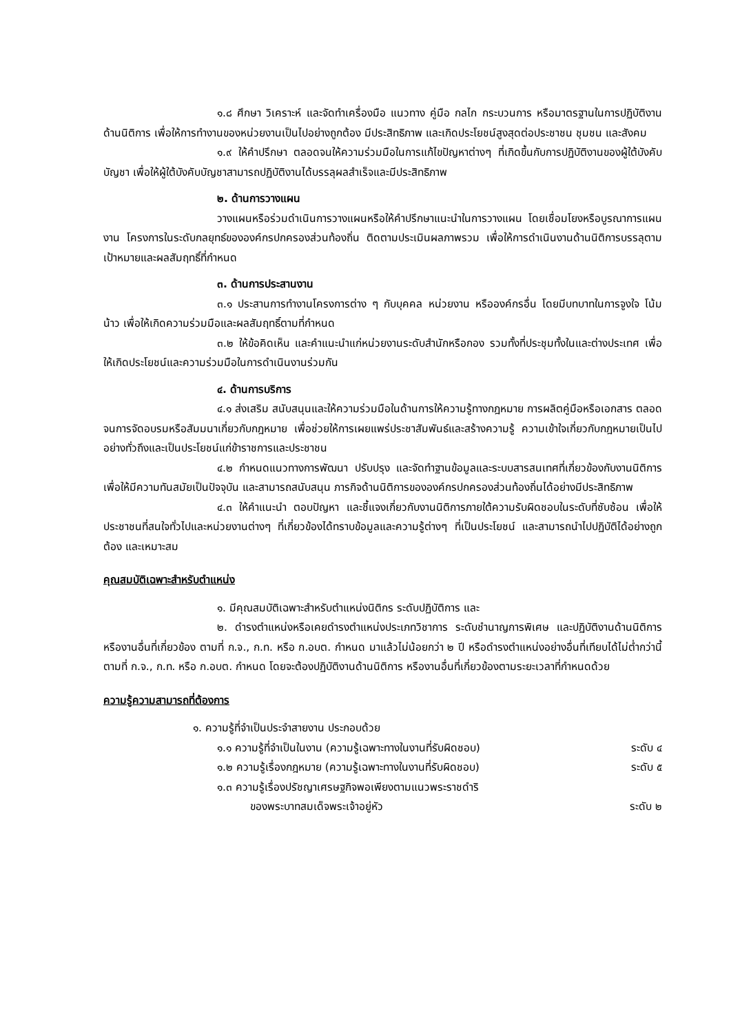๑.๘ ศึกษา วิเคราะห์ และจัดทำเครื่องมือ แนวทาง คู่มือ กลไก กระบวนการ หรือมาตรฐานในการปฏิบัติงานด้านนิติการ เพื่อให้การทำงานของหน่วยงานเป็นไปอย่างถูกต้อง มีประสิทธิภาพ และเกิดประโยชน์สูงสุดต่อประชาชน ชุมชน และสังคม
๑.๙ ให้คำปรึกษา ตลอดจนให้ความร่วมมือในการแก้ไขปัญหาต่างๆ ที่เกิดขึ้นกับการปฏิบัติงานของผู้ใต้บังคับบัญชา เพื่อให้ผู้ใต้บังคับบัญชาสามารถปฏิบัติงานได้บรรลุผลสำเร็จและมีประสิทธิภาพ
๒. ด้านการวางแผน
วางแผนหรือร่วมดำเนินการวางแผนหรือให้คำปรึกษาแนะนำในการวางแผน โดยเชื่อมโยงหรือบูรณาการแผนงาน โครงการในระดับกลยุทธ์ขององค์กรปกครองส่วนท้องถิ่น ติดตามประเมินผลภาพรวม เพื่อให้การดำเนินงานด้านนิติการบรรลุตามเป้าหมายและผลสัมฤทธิ์ที่กำหนด
๓. ด้านการประสานงาน
๓.๑ ประสานการทำงานโครงการต่าง ๆ กับบุคคล หน่วยงาน หรือองค์กรอื่น โดยมีบทบาทในการจูงใจ โน้มน้าว เพื่อให้เกิดความร่วมมือและผลสัมฤทธิ์ตามที่กำหนด
๓.๒ ให้ข้อคิดเห็น และคำแนะนำแก่หน่วยงานระดับสำนักหรือกอง รวมทั้งที่ประชุมทั้งในและต่างประเทศ เพื่อให้เกิดประโยชน์และความร่วมมือในการดำเนินงานร่วมกัน
๔. ด้านการบริการ
๔.๑ ส่งเสริม สนับสนุนและให้ความร่วมมือในด้านการให้ความรู้ทางกฎหมาย การผลิตคู่มือหรือเอกสาร ตลอดจนการจัดอบรมหรือสัมมนาเกี่ยวกับกฎหมาย เพื่อช่วยให้การเผยแพร่ประชาสัมพันธ์และสร้างความรู้ ความเข้าใจเกี่ยวกับกฎหมายเป็นไปอย่างทั่วถึงและเป็นประโยชน์แก่ข้าราชการและประชาชน
๔.๒ กำหนดแนวทางการพัฒนา ปรับปรุง และจัดทำฐานข้อมูลและระบบสารสนเทศที่เกี่ยวข้องกับงานนิติการ เพื่อให้มีความทันสมัยเป็นปัจจุบัน และสามารถสนับสนุน ภารกิจด้านนิติการขององค์กรปกครองส่วนท้องถิ่นได้อย่างมีประสิทธิภาพ
๔.๓ ให้คำแนะนำ ตอบปัญหา และชี้แจงเกี่ยวกับงานนิติการภายใต้ความรับผิดชอบในระดับที่ซับซ้อน เพื่อให้ประชาชนที่สนใจทั่วไปและหน่วยงานต่างๆ ที่เกี่ยวข้องได้ทราบข้อมูลและความรู้ต่างๆ ที่เป็นประโยชน์ และสามารถนำไปปฏิบัติได้อย่างถูกต้อง และเหมาะสม
คุณสมบัติเฉพาะสำหรับตำแหน่ง
๑. มีคุณสมบัติเฉพาะสำหรับตำแหน่งนิติกร ระดับปฏิบัติการ และ
๒. ดำรงตำแหน่งหรือเคยดำรงตำแหน่งประเภทวิชาการ ระดับชำนาญการพิเศษ และปฏิบัติงานด้านนิติการ หรืองานอื่นที่เกี่ยวข้อง ตามที่ ก.จ., ก.ท. หรือ ก.อบต. กำหนด มาแล้วไม่น้อยกว่า ๒ ปี หรือดำรงตำแหน่งอย่างอื่นที่เทียบได้ไม่ต่ำกว่านี้ ตามที่ ก.จ., ก.ท. หรือ ก.อบต. กำหนด โดยจะต้องปฏิบัติงานด้านนิติการ หรืองานอื่นที่เกี่ยวข้องตามระยะเวลาที่กำหนดด้วย
ความรู้ความสามารถที่ต้องการ
๑. ความรู้ที่จำเป็นประจำสายงาน ประกอบด้วย
๑.๑ ความรู้ที่จำเป็นในงาน (ความรู้เฉพาะทางในงานที่รับผิดชอบ) ระดับ ๔
๑.๒ ความรู้เรื่องกฎหมาย (ความรู้เฉพาะทางในงานที่รับผิดชอบ) ระดับ ๕
๑.๓ ความรู้เรื่องปรัชญาเศรษฐกิจพอเพียงตามแนวพระราชดำริ
ของพระบาทสมเด็จพระเจ้าอยู่หัว ระดับ ๒